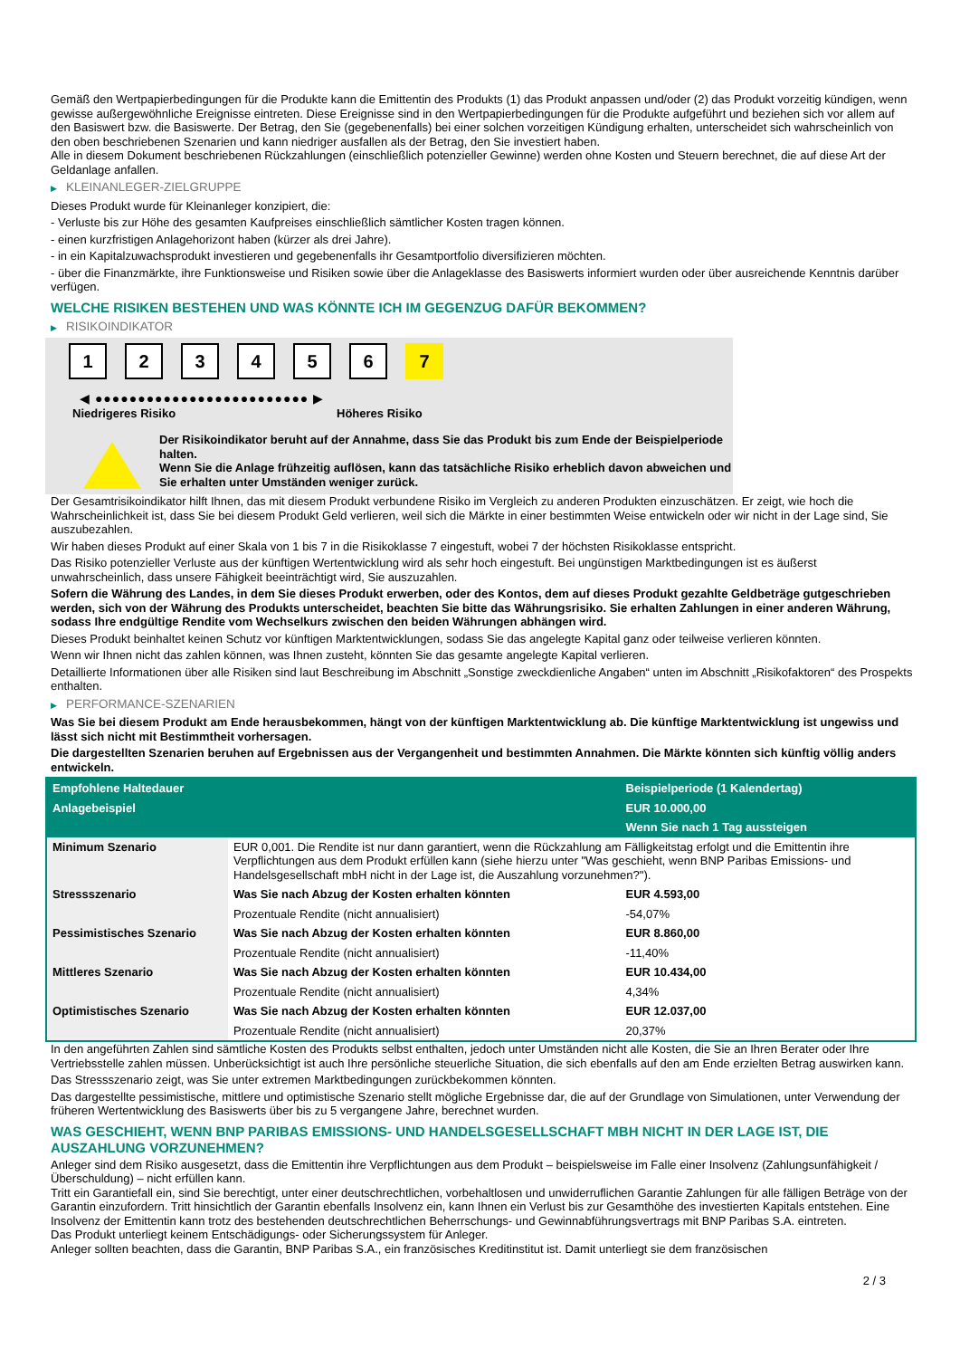Gemäß den Wertpapierbedingungen für die Produkte kann die Emittentin des Produkts (1) das Produkt anpassen und/oder (2) das Produkt vorzeitig kündigen, wenn gewisse außergewöhnliche Ereignisse eintreten. Diese Ereignisse sind in den Wertpapierbedingungen für die Produkte aufgeführt und beziehen sich vor allem auf den Basiswert bzw. die Basiswerte. Der Betrag, den Sie (gegebenenfalls) bei einer solchen vorzeitigen Kündigung erhalten, unterscheidet sich wahrscheinlich von den oben beschriebenen Szenarien und kann niedriger ausfallen als der Betrag, den Sie investiert haben.
Alle in diesem Dokument beschriebenen Rückzahlungen (einschließlich potenzieller Gewinne) werden ohne Kosten und Steuern berechnet, die auf diese Art der Geldanlage anfallen.
▶ KLEINANLEGER-ZIELGRUPPE
Dieses Produkt wurde für Kleinanleger konzipiert, die:
- Verluste bis zur Höhe des gesamten Kaufpreises einschließlich sämtlicher Kosten tragen können.
- einen kurzfristigen Anlagehorizont haben (kürzer als drei Jahre).
- in ein Kapitalzuwachsprodukt investieren und gegebenenfalls ihr Gesamtportfolio diversifizieren möchten.
- über die Finanzmärkte, ihre Funktionsweise und Risiken sowie über die Anlageklasse des Basiswerts informiert wurden oder über ausreichende Kenntnis darüber verfügen.
WELCHE RISIKEN BESTEHEN UND WAS KÖNNTE ICH IM GEGENZUG DAFÜR BEKOMMEN?
▶ RISIKOINDIKATOR
1 2 3 4 5 6 7
◀ ●●●●●●●●●●●●●●●●●●●●●●●●● ▶
Niedrigeres Risiko Höheres Risiko
Der Risikoindikator beruht auf der Annahme, dass Sie das Produkt bis zum Ende der Beispielperiode halten.
Wenn Sie die Anlage frühzeitig auflösen, kann das tatsächliche Risiko erheblich davon abweichen und Sie erhalten unter Umständen weniger zurück.
Der Gesamtrisikoindikator hilft Ihnen, das mit diesem Produkt verbundene Risiko im Vergleich zu anderen Produkten einzuschätzen. Er zeigt, wie hoch die Wahrscheinlichkeit ist, dass Sie bei diesem Produkt Geld verlieren, weil sich die Märkte in einer bestimmten Weise entwickeln oder wir nicht in der Lage sind, Sie auszubezahlen.
Wir haben dieses Produkt auf einer Skala von 1 bis 7 in die Risikoklasse 7 eingestuft, wobei 7 der höchsten Risikoklasse entspricht.
Das Risiko potenzieller Verluste aus der künftigen Wertentwicklung wird als sehr hoch eingestuft. Bei ungünstigen Marktbedingungen ist es äußerst unwahrscheinlich, dass unsere Fähigkeit beeinträchtigt wird, Sie auszuzahlen.
Sofern die Währung des Landes, in dem Sie dieses Produkt erwerben, oder des Kontos, dem auf dieses Produkt gezahlte Geldbeträge gutgeschrieben werden, sich von der Währung des Produkts unterscheidet, beachten Sie bitte das Währungsrisiko. Sie erhalten Zahlungen in einer anderen Währung, sodass Ihre endgültige Rendite vom Wechselkurs zwischen den beiden Währungen abhängen wird.
Dieses Produkt beinhaltet keinen Schutz vor künftigen Marktentwicklungen, sodass Sie das angelegte Kapital ganz oder teilweise verlieren könnten.
Wenn wir Ihnen nicht das zahlen können, was Ihnen zusteht, könnten Sie das gesamte angelegte Kapital verlieren.
Detaillierte Informationen über alle Risiken sind laut Beschreibung im Abschnitt „Sonstige zweckdienliche Angaben“ unten im Abschnitt „Risikofaktoren“ des Prospekts enthalten.
▶ PERFORMANCE-SZENARIEN
Was Sie bei diesem Produkt am Ende herausbekommen, hängt von der künftigen Marktentwicklung ab. Die künftige Marktentwicklung ist ungewiss und lässt sich nicht mit Bestimmtheit vorhersagen.
Die dargestellten Szenarien beruhen auf Ergebnissen aus der Vergangenheit und bestimmten Annahmen. Die Märkte könnten sich künftig völlig anders entwickeln.
| Empfohlene Haltedauer | | Beispielperiode (1 Kalendertag) |
| Anlagebeispiel | | EUR 10.000,00 |
| | | Wenn Sie nach 1 Tag aussteigen |
| Minimum Szenario | EUR 0,001. Die Rendite ist nur dann garantiert, wenn die Rückzahlung am Fälligkeitstag erfolgt und die Emittentin ihre Verpflichtungen aus dem Produkt erfüllen kann (siehe hierzu unter "Was geschieht, wenn BNP Paribas Emissions- und Handelsgesellschaft mbH nicht in der Lage ist, die Auszahlung vorzunehmen?"). | |
| Stressszenario | Was Sie nach Abzug der Kosten erhalten könnten | EUR 4.593,00 |
| | Prozentuale Rendite (nicht annualisiert) | -54,07% |
| Pessimistisches Szenario | Was Sie nach Abzug der Kosten erhalten könnten | EUR 8.860,00 |
| | Prozentuale Rendite (nicht annualisiert) | -11,40% |
| Mittleres Szenario | Was Sie nach Abzug der Kosten erhalten könnten | EUR 10.434,00 |
| | Prozentuale Rendite (nicht annualisiert) | 4,34% |
| Optimistisches Szenario | Was Sie nach Abzug der Kosten erhalten könnten | EUR 12.037,00 |
| | Prozentuale Rendite (nicht annualisiert) | 20,37% |
In den angeführten Zahlen sind sämtliche Kosten des Produkts selbst enthalten, jedoch unter Umständen nicht alle Kosten, die Sie an Ihren Berater oder Ihre Vertriebsstelle zahlen müssen. Unberücksichtigt ist auch Ihre persönliche steuerliche Situation, die sich ebenfalls auf den am Ende erzielten Betrag auswirken kann.
Das Stressszenario zeigt, was Sie unter extremen Marktbedingungen zurückbekommen könnten.
Das dargestellte pessimistische, mittlere und optimistische Szenario stellt mögliche Ergebnisse dar, die auf der Grundlage von Simulationen, unter Verwendung der früheren Wertentwicklung des Basiswerts über bis zu 5 vergangene Jahre, berechnet wurden.
WAS GESCHIEHT, WENN BNP PARIBAS EMISSIONS- UND HANDELSGESELLSCHAFT MBH NICHT IN DER LAGE IST, DIE AUSZAHLUNG VORZUNEHMEN?
Anleger sind dem Risiko ausgesetzt, dass die Emittentin ihre Verpflichtungen aus dem Produkt – beispielsweise im Falle einer Insolvenz (Zahlungsunfähigkeit / Überschuldung) – nicht erfüllen kann.
Tritt ein Garantiefall ein, sind Sie berechtigt, unter einer deutschrechtlichen, vorbehaltlosen und unwiderruflichen Garantie Zahlungen für alle fälligen Beträge von der Garantin einzufordern. Tritt hinsichtlich der Garantin ebenfalls Insolvenz ein, kann Ihnen ein Verlust bis zur Gesamthöhe des investierten Kapitals entstehen. Eine Insolvenz der Emittentin kann trotz des bestehenden deutschrechtlichen Beherrschungs- und Gewinnabführungsvertrags mit BNP Paribas S.A. eintreten.
Das Produkt unterliegt keinem Entschädigungs- oder Sicherungssystem für Anleger.
Anleger sollten beachten, dass die Garantin, BNP Paribas S.A., ein französisches Kreditinstitut ist. Damit unterliegt sie dem französischen
2 / 3